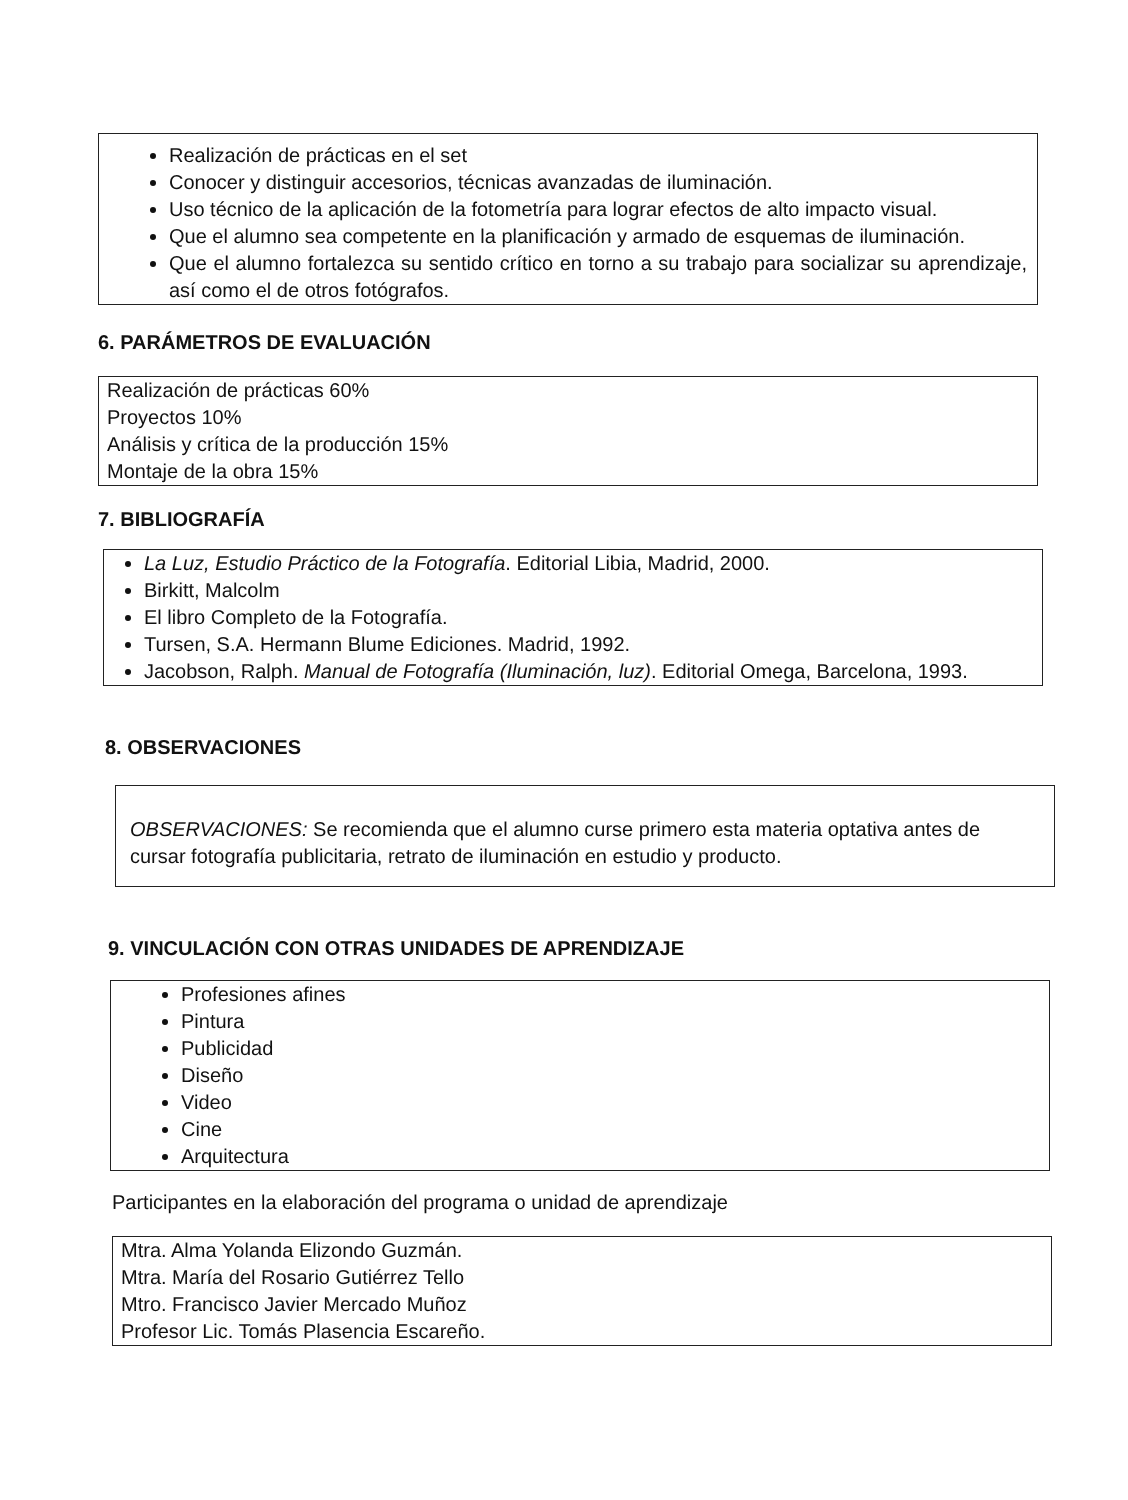Realización de prácticas en el set
Conocer y distinguir accesorios, técnicas avanzadas de iluminación.
Uso técnico de la aplicación de la fotometría para lograr efectos de alto impacto visual.
Que el alumno sea competente en la planificación y armado de esquemas de iluminación.
Que el alumno fortalezca su sentido crítico en torno a su trabajo para socializar su aprendizaje, así como el de otros fotógrafos.
6. PARÁMETROS DE EVALUACIÓN
Realización de prácticas 60%
Proyectos 10%
Análisis y crítica de la producción 15%
Montaje de la obra 15%
7. BIBLIOGRAFÍA
La Luz, Estudio Práctico de la Fotografía. Editorial Libia, Madrid, 2000.
Birkitt, Malcolm
El libro Completo de la Fotografía.
Tursen, S.A. Hermann Blume Ediciones. Madrid, 1992.
Jacobson, Ralph. Manual de Fotografía (Iluminación, luz). Editorial Omega, Barcelona, 1993.
8. OBSERVACIONES
OBSERVACIONES: Se recomienda que el alumno curse primero esta materia optativa antes de cursar fotografía publicitaria, retrato de iluminación en estudio y producto.
9. VINCULACIÓN CON OTRAS UNIDADES DE APRENDIZAJE
Profesiones afines
Pintura
Publicidad
Diseño
Video
Cine
Arquitectura
Participantes en la elaboración del programa o unidad de aprendizaje
Mtra. Alma Yolanda Elizondo Guzmán.
Mtra. María del Rosario Gutiérrez Tello
Mtro. Francisco Javier Mercado Muñoz
Profesor Lic. Tomás Plasencia Escareño.